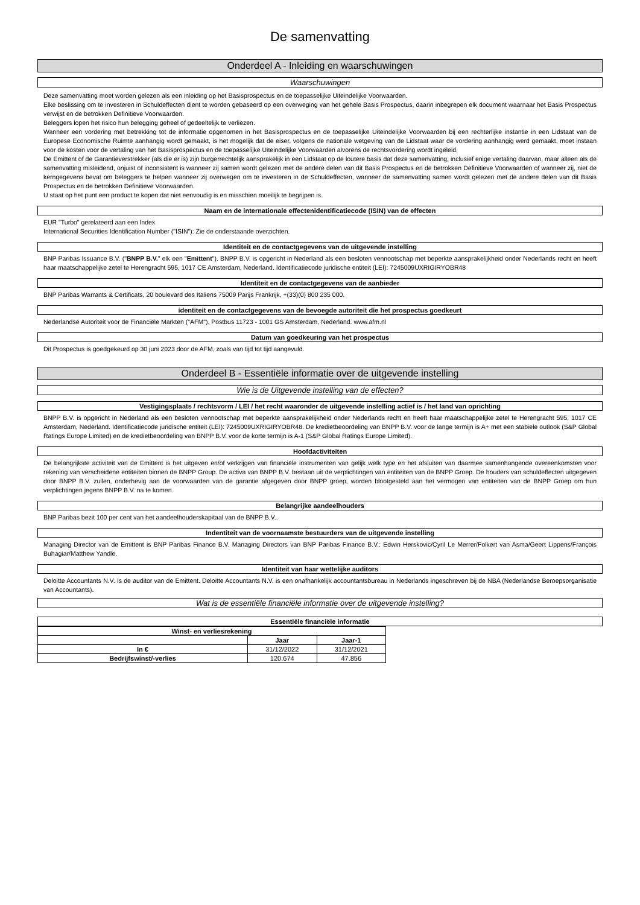De samenvatting
Onderdeel A - Inleiding en waarschuwingen
Waarschuwingen
Deze samenvatting moet worden gelezen als een inleiding op het Basisprospectus en de toepasselijke Uiteindelijke Voorwaarden.
Elke beslissing om te investeren in Schuldeffecten dient te worden gebaseerd op een overweging van het gehele Basis Prospectus, daarin inbegrepen elk document waarnaar het Basis Prospectus verwijst en de betrokken Definitieve Voorwaarden.
Beleggers lopen het risico hun belegging geheel of gedeeltelijk te verliezen.
Wanneer een vordering met betrekking tot de informatie opgenomen in het Basisprospectus en de toepasselijke Uiteindelijke Voorwaarden bij een rechterlijke instantie in een Lidstaat van de Europese Economische Ruimte aanhangig wordt gemaakt, is het mogelijk dat de eiser, volgens de nationale wetgeving van de Lidstaat waar de vordering aanhangig werd gemaakt, moet instaan voor de kosten voor de vertaling van het Basisprospectus en de toepasselijke Uiteindelijke Voorwaarden alvorens de rechtsvordering wordt ingeleid.
De Emittent of de Garantieverstrekker (als die er is) zijn burgerrechtelijk aansprakelijk in een Lidstaat op de loutere basis dat deze samenvatting, inclusief enige vertaling daarvan, maar alleen als de samenvatting misleidend, onjuist of inconsistent is wanneer zij samen wordt gelezen met de andere delen van dit Basis Prospectus en de betrokken Definitieve Voorwaarden of wanneer zij, niet de kerngegevens bevat om beleggers te helpen wanneer zij overwegen om te investeren in de Schuldeffecten, wanneer de samenvatting samen wordt gelezen met de andere delen van dit Basis Prospectus en de betrokken Definitieve Voorwaarden.
U staat op het punt een product te kopen dat niet eenvoudig is en misschien moeilijk te begrijpen is.
Naam en de internationale effectenidentificatiecode (ISIN) van de effecten
EUR "Turbo" gerelateerd aan een Index
International Securities Identification Number ("ISIN"): Zie de onderstaande overzichten.
Identiteit en de contactgegevens van de uitgevende instelling
BNP Paribas Issuance B.V. ("BNPP B.V." elk een "Emittent"). BNPP B.V. is opgericht in Nederland als een besloten vennootschap met beperkte aansprakelijkheid onder Nederlands recht en heeft haar maatschappelijke zetel te Herengracht 595, 1017 CE Amsterdam, Nederland. Identificatiecode juridische entiteit (LEI): 7245009UXRIGIRYOBR48
Identiteit en de contactgegevens van de aanbieder
BNP Paribas Warrants & Certificats, 20 boulevard des Italiens 75009 Parijs Frankrijk, +(33)(0) 800 235 000.
identiteit en de contactgegevens van de bevoegde autoriteit die het prospectus goedkeurt
Nederlandse Autoriteit voor de Financiële Markten ("AFM"), Postbus 11723 - 1001 GS Amsterdam, Nederland. www.afm.nl
Datum van goedkeuring van het prospectus
Dit Prospectus is goedgekeurd op 30 juni 2023 door de AFM, zoals van tijd tot tijd aangevuld.
Onderdeel B - Essentiële informatie over de uitgevende instelling
Wie is de Uitgevende instelling van de effecten?
Vestigingsplaats / rechtsvorm / LEI / het recht waaronder de uitgevende instelling actief is / het land van oprichting
BNPP B.V. is opgericht in Nederland als een besloten vennootschap met beperkte aansprakelijkheid onder Nederlands recht en heeft haar maatschappelijke zetel te Herengracht 595, 1017 CE Amsterdam, Nederland. Identificatiecode juridische entiteit (LEI): 7245009UXRIGIRYOBR48. De kredietbeoordeling van BNPP B.V. voor de lange termijn is A+ met een stabiele outlook (S&P Global Ratings Europe Limited) en de kredietbeoordeling van BNPP B.V. voor de korte termijn is A-1 (S&P Global Ratings Europe Limited).
Hoofdactiviteiten
De belangrijkste activiteit van de Emittent is het uitgeven en/of verkrijgen van financiële instrumenten van gelijk welk type en het afsluiten van daarmee samenhangende overeenkomsten voor rekening van verscheidene entiteiten binnen de BNPP Group. De activa van BNPP B.V. bestaan uit de verplichtingen van entiteiten van de BNPP Groep. De houders van schuldeffecten uitgegeven door BNPP B.V. zullen, onderhevig aan de voorwaarden van de garantie afgegeven door BNPP groep, worden blootgesteld aan het vermogen van entiteiten van de BNPP Groep om hun verplichtingen jegens BNPP B.V. na te komen.
Belangrijke aandeelhouders
BNP Paribas bezit 100 per cent van het aandeelhouderskapitaal van de BNPP B.V..
Indentiteit van de voornaamste bestuurders van de uitgevende instelling
Managing Director van de Emittent is BNP Paribas Finance B.V. Managing Directors van BNP Paribas Finance B.V.: Edwin Herskovic/Cyril Le Merrer/Folkert van Asma/Geert Lippens/François Buhagiar/Matthew Yandle.
Identiteit van haar wettelijke auditors
Deloitte Accountants N.V. Is de auditor van de Emittent. Deloitte Accountants N.V. is een onafhankelijk accountantsbureau in Nederlands ingeschreven bij de NBA (Nederlandse Beroepsorganisatie van Accountants).
Wat is de essentiële financiële informatie over de uitgevende instelling?
Essentiële financiële informatie
| Winst- en verliesrekening | | |
| | Jaar | Jaar-1 |
| In € | 31/12/2022 | 31/12/2021 |
| Bedrijfswinst/-verlies | 120.674 | 47.856 |